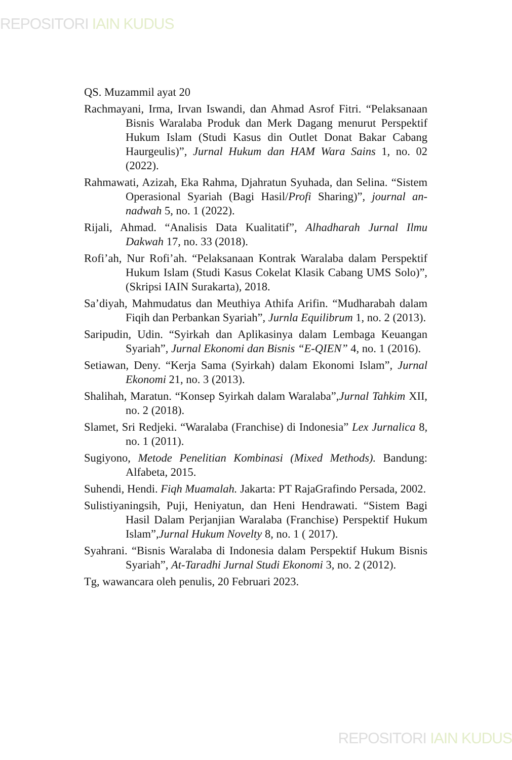REPOSITORI IAIN KUDUS
QS. Muzammil ayat 20
Rachmayani, Irma, Irvan Iswandi, dan Ahmad Asrof Fitri. “Pelaksanaan Bisnis Waralaba Produk dan Merk Dagang menurut Perspektif Hukum Islam (Studi Kasus din Outlet Donat Bakar Cabang Haurgeulis)”, Jurnal Hukum dan HAM Wara Sains 1, no. 02 (2022).
Rahmawati, Azizah, Eka Rahma, Djahratun Syuhada, dan Selina. “Sistem Operasional Syariah (Bagi Hasil/Profi Sharing)”, journal an-nadwah 5, no. 1 (2022).
Rijali, Ahmad. “Analisis Data Kualitatif”, Alhadharah Jurnal Ilmu Dakwah 17, no. 33 (2018).
Rofi’ah, Nur Rofi’ah. “Pelaksanaan Kontrak Waralaba dalam Perspektif Hukum Islam (Studi Kasus Cokelat Klasik Cabang UMS Solo)”, (Skripsi IAIN Surakarta), 2018.
Sa’diyah, Mahmudatus dan Meuthiya Athifa Arifin. “Mudharabah dalam Fiqih dan Perbankan Syariah”, Jurnla Equilibrum 1, no. 2 (2013).
Saripudin, Udin. “Syirkah dan Aplikasinya dalam Lembaga Keuangan Syariah”, Jurnal Ekonomi dan Bisnis “E-QIEN” 4, no. 1 (2016).
Setiawan, Deny. “Kerja Sama (Syirkah) dalam Ekonomi Islam”, Jurnal Ekonomi 21, no. 3 (2013).
Shalihah, Maratun. “Konsep Syirkah dalam Waralaba”,Jurnal Tahkim XII, no. 2 (2018).
Slamet, Sri Redjeki. “Waralaba (Franchise) di Indonesia” Lex Jurnalica 8, no. 1 (2011).
Sugiyono, Metode Penelitian Kombinasi (Mixed Methods). Bandung: Alfabeta, 2015.
Suhendi, Hendi. Fiqh Muamalah. Jakarta: PT RajaGrafindo Persada, 2002.
Sulistiyaningsih, Puji, Heniyatun, dan Heni Hendrawati. “Sistem Bagi Hasil Dalam Perjanjian Waralaba (Franchise) Perspektif Hukum Islam”,Jurnal Hukum Novelty 8, no. 1 ( 2017).
Syahrani. “Bisnis Waralaba di Indonesia dalam Perspektif Hukum Bisnis Syariah”, At-Taradhi Jurnal Studi Ekonomi 3, no. 2 (2012).
Tg, wawancara oleh penulis, 20 Februari 2023.
REPOSITORI IAIN KUDUS